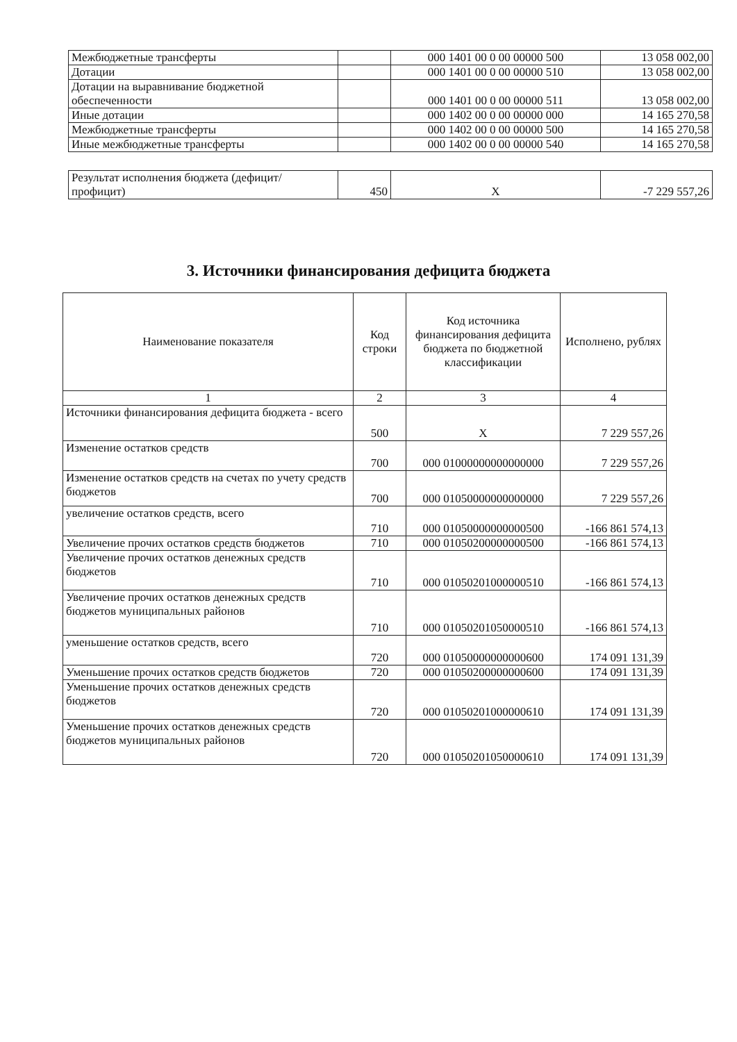| Межбюджетные трансферты | | 000 1401 00 0 00 00000 500 | 13 058 002,00 |
| Дотации | | 000 1401 00 0 00 00000 510 | 13 058 002,00 |
| Дотации на выравнивание бюджетной обеспеченности | | 000 1401 00 0 00 00000 511 | 13 058 002,00 |
| Иные дотации | | 000 1402 00 0 00 00000 000 | 14 165 270,58 |
| Межбюджетные трансферты | | 000 1402 00 0 00 00000 500 | 14 165 270,58 |
| Иные межбюджетные трансферты | | 000 1402 00 0 00 00000 540 | 14 165 270,58 |
| Результат исполнения бюджета (дефицит/профицит) | 450 | X | -7 229 557,26 |
3. Источники финансирования дефицита бюджета
| Наименование показателя | Код строки | Код источника финансирования дефицита бюджета по бюджетной классификации | Исполнено, рублях |
| --- | --- | --- | --- |
| 1 | 2 | 3 | 4 |
| Источники финансирования дефицита бюджета - всего | 500 | X | 7 229 557,26 |
| Изменение остатков средств | 700 | 000 01000000000000000 | 7 229 557,26 |
| Изменение остатков средств на счетах по учету средств бюджетов | 700 | 000 01050000000000000 | 7 229 557,26 |
| увеличение остатков средств, всего | 710 | 000 01050000000000500 | -166 861 574,13 |
| Увеличение прочих остатков средств бюджетов | 710 | 000 01050200000000500 | -166 861 574,13 |
| Увеличение прочих остатков денежных средств бюджетов | 710 | 000 01050201000000510 | -166 861 574,13 |
| Увеличение прочих остатков денежных средств бюджетов муниципальных районов | 710 | 000 01050201050000510 | -166 861 574,13 |
| уменьшение остатков средств, всего | 720 | 000 01050000000000600 | 174 091 131,39 |
| Уменьшение прочих остатков средств бюджетов | 720 | 000 01050200000000600 | 174 091 131,39 |
| Уменьшение прочих остатков денежных средств бюджетов | 720 | 000 01050201000000610 | 174 091 131,39 |
| Уменьшение прочих остатков денежных средств бюджетов муниципальных районов | 720 | 000 01050201050000610 | 174 091 131,39 |